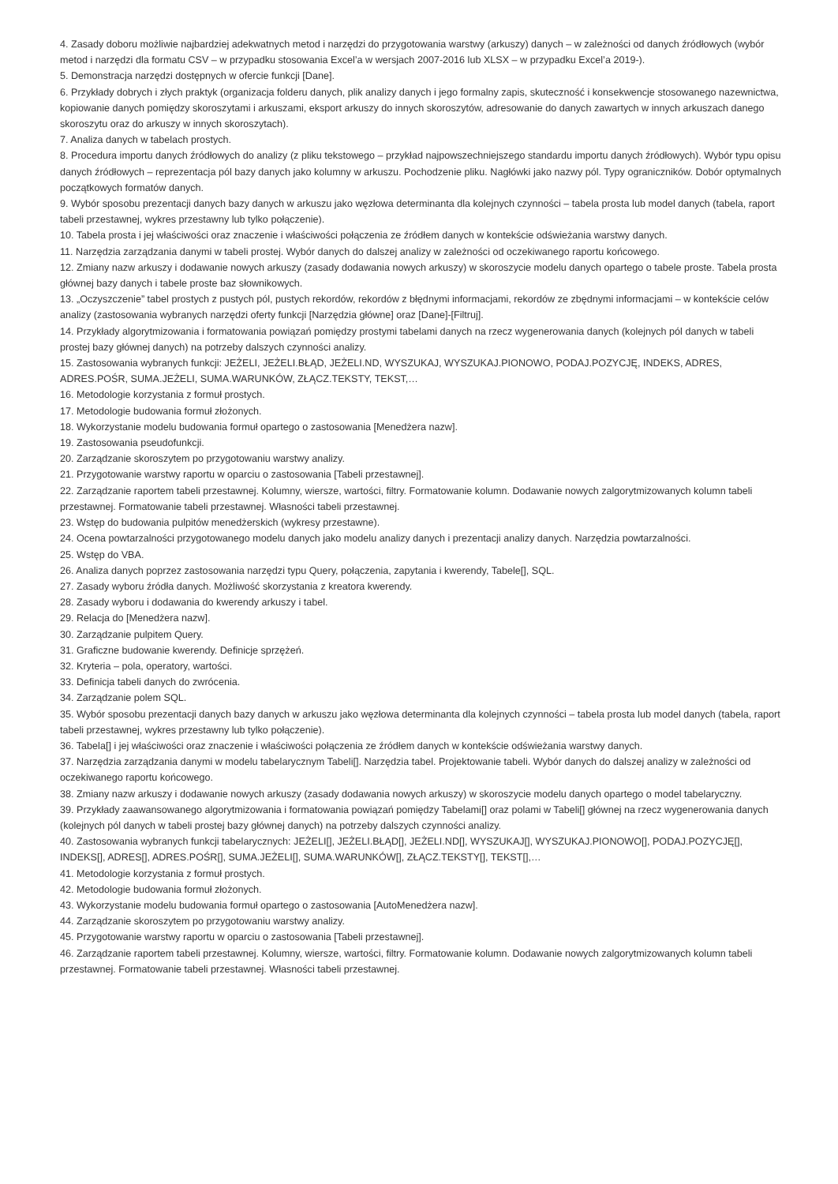4. Zasady doboru możliwie najbardziej adekwatnych metod i narzędzi do przygotowania warstwy (arkuszy) danych – w zależności od danych źródłowych (wybór metod i narzędzi dla formatu CSV – w przypadku stosowania Excel’a w wersjach 2007-2016 lub XLSX – w przypadku Excel’a 2019-).
5. Demonstracja narzędzi dostępnych w ofercie funkcji [Dane].
6. Przykłady dobrych i złych praktyk (organizacja folderu danych, plik analizy danych i jego formalny zapis, skuteczność i konsekwencje stosowanego nazewnictwa, kopiowanie danych pomiędzy skoroszytami i arkuszami, eksport arkuszy do innych skoroszytów, adresowanie do danych zawartych w innych arkuszach danego skoroszytu oraz do arkuszy w innych skoroszytach).
7. Analiza danych w tabelach prostych.
8. Procedura importu danych źródłowych do analizy (z pliku tekstowego – przykład najpowszechniejszego standardu importu danych źródłowych). Wybór typu opisu danych źródłowych – reprezentacja pól bazy danych jako kolumny w arkuszu. Pochodzenie pliku. Nagłówki jako nazwy pól. Typy ograniczników. Dobór optymalnych początkowych formatów danych.
9. Wybór sposobu prezentacji danych bazy danych w arkuszu jako węzłowa determinanta dla kolejnych czynności – tabela prosta lub model danych (tabela, raport tabeli przestawnej, wykres przestawny lub tylko połączenie).
10. Tabela prosta i jej właściwości oraz znaczenie i właściwości połączenia ze źródłem danych w kontekście odświeżania warstwy danych.
11. Narzędzia zarządzania danymi w tabeli prostej. Wybór danych do dalszej analizy w zależności od oczekiwanego raportu końcowego.
12. Zmiany nazw arkuszy i dodawanie nowych arkuszy (zasady dodawania nowych arkuszy) w skoroszycie modelu danych opartego o tabele proste. Tabela prosta głównej bazy danych i tabele proste baz słownikowych.
13. „Oczyszczenie” tabel prostych z pustych pól, pustych rekordów, rekordów z błędnymi informacjami, rekordów ze zbędnymi informacjami – w kontekście celów analizy (zastosowania wybranych narzędzi oferty funkcji [Narzędzia główne] oraz [Dane]-[Filtruj].
14. Przykłady algorytmizowania i formatowania powiązań pomiędzy prostymi tabelami danych na rzecz wygenerowania danych (kolejnych pól danych w tabeli prostej bazy głównej danych) na potrzeby dalszych czynności analizy.
15. Zastosowania wybranych funkcji: JEŻELI, JEŻELI.BŁĄD, JEŻELI.ND, WYSZUKAJ, WYSZUKAJ.PIONOWO, PODAJ.POZYCJĘ, INDEKS, ADRES, ADRES.POŚR, SUMA.JEŻELI, SUMA.WARUNKÓW, ZŁĄCZ.TEKSTY, TEKST,…
16. Metodologie korzystania z formuł prostych.
17. Metodologie budowania formuł złożonych.
18. Wykorzystanie modelu budowania formuł opartego o zastosowania [Menedżera nazw].
19. Zastosowania pseudofunkcji.
20. Zarządzanie skoroszytem po przygotowaniu warstwy analizy.
21. Przygotowanie warstwy raportu w oparciu o zastosowania [Tabeli przestawnej].
22. Zarządzanie raportem tabeli przestawnej. Kolumny, wiersze, wartości, filtry. Formatowanie kolumn. Dodawanie nowych zalgorytmizowanych kolumn tabeli przestawnej. Formatowanie tabeli przestawnej. Własności tabeli przestawnej.
23. Wstęp do budowania pulpitów menedżerskich (wykresy przestawne).
24. Ocena powtarzalności przygotowanego modelu danych jako modelu analizy danych i prezentacji analizy danych. Narzędzia powtarzalności.
25. Wstęp do VBA.
26. Analiza danych poprzez zastosowania narzędzi typu Query, połączenia, zapytania i kwerendy, Tabele[], SQL.
27. Zasady wyboru źródła danych. Możliwość skorzystania z kreatora kwerendy.
28. Zasady wyboru i dodawania do kwerendy arkuszy i tabel.
29. Relacja do [Menedżera nazw].
30. Zarządzanie pulpitem Query.
31. Graficzne budowanie kwerendy. Definicje sprzężeń.
32. Kryteria – pola, operatory, wartości.
33. Definicja tabeli danych do zwrócenia.
34. Zarządzanie polem SQL.
35. Wybór sposobu prezentacji danych bazy danych w arkuszu jako węzłowa determinanta dla kolejnych czynności – tabela prosta lub model danych (tabela, raport tabeli przestawnej, wykres przestawny lub tylko połączenie).
36. Tabela[] i jej właściwości oraz znaczenie i właściwości połączenia ze źródłem danych w kontekście odświeżania warstwy danych.
37. Narzędzia zarządzania danymi w modelu tabelarycznym Tabeli[]. Narzędzia tabel. Projektowanie tabeli. Wybór danych do dalszej analizy w zależności od oczekiwanego raportu końcowego.
38. Zmiany nazw arkuszy i dodawanie nowych arkuszy (zasady dodawania nowych arkuszy) w skoroszycie modelu danych opartego o model tabelaryczny.
39. Przykłady zaawansowanego algorytmizowania i formatowania powiązań pomiędzy Tabelami[] oraz polami w Tabeli[] głównej na rzecz wygenerowania danych (kolejnych pól danych w tabeli prostej bazy głównej danych) na potrzeby dalszych czynności analizy.
40. Zastosowania wybranych funkcji tabelarycznych: JEŻELI[], JEŻELI.BŁĄD[], JEŻELI.ND[], WYSZUKAJ[], WYSZUKAJ.PIONOWO[], PODAJ.POZYCJĘ[], INDEKS[], ADRES[], ADRES.POŚR[], SUMA.JEŻELI[], SUMA.WARUNKÓW[], ZŁĄCZ.TEKSTY[], TEKST[],…
41. Metodologie korzystania z formuł prostych.
42. Metodologie budowania formuł złożonych.
43. Wykorzystanie modelu budowania formuł opartego o zastosowania [AutoMenedżera nazw].
44. Zarządzanie skoroszytem po przygotowaniu warstwy analizy.
45. Przygotowanie warstwy raportu w oparciu o zastosowania [Tabeli przestawnej].
46. Zarządzanie raportem tabeli przestawnej. Kolumny, wiersze, wartości, filtry. Formatowanie kolumn. Dodawanie nowych zalgorytmizowanych kolumn tabeli przestawnej. Formatowanie tabeli przestawnej. Własności tabeli przestawnej.